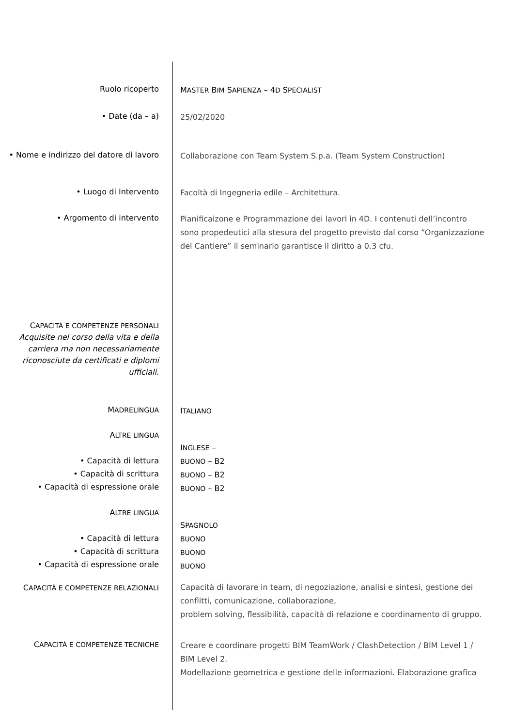Ruolo ricoperto
MASTER BIM SAPIENZA – 4D SPECIALIST
• Date (da – a)
25/02/2020
• Nome e indirizzo del datore di lavoro
Collaborazione con Team System S.p.a. (Team System Construction)
• Luogo di Intervento
Facoltà di Ingegneria edile – Architettura.
• Argomento di intervento
Pianificaizone e Programmazione dei lavori in 4D. I contenuti dell’incontro sono propedeutici alla stesura del progetto previsto dal corso “Organizzazione del Cantiere” il seminario garantisce il diritto a 0.3 cfu.
CAPACITÀ E COMPETENZE PERSONALI
Acquisite nel corso della vita e della carriera ma non necessariamente riconosciute da certificati e diplomi ufficiali.
MADRELINGUA
ITALIANO
ALTRE LINGUA
• Capacità di lettura
• Capacità di scrittura
• Capacità di espressione orale
INGLESE –
BUONO – B2
BUONO – B2
BUONO – B2
ALTRE LINGUA
• Capacità di lettura
• Capacità di scrittura
• Capacità di espressione orale
SPAGNOLO
BUONO
BUONO
BUONO
CAPACITÀ E COMPETENZE RELAZIONALI
Capacità di lavorare in team, di negoziazione, analisi e sintesi, gestione dei conflitti, comunicazione, collaborazione,
problem solving, flessibilità, capacità di relazione e coordinamento di gruppo.
CAPACITÀ E COMPETENZE TECNICHE
Creare e coordinare progetti BIM TeamWork / ClashDetection / BIM Level 1 / BIM Level 2.
Modellazione geometrica e gestione delle informazioni. Elaborazione grafica